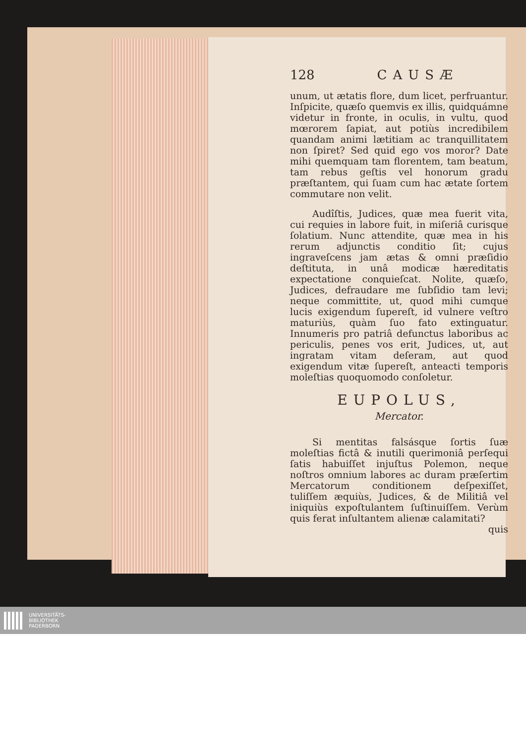128 CAUSÆ
unum, ut ætatis flore, dum licet, perfruantur. Inſpicite, quæſo quemvis ex illis, quidquámne videtur in fronte, in oculis, in vultu, quod mœrorem ſapiat, aut potiùs incredibilem quandam animi lætitiam ac tranquillitatem non ſpiret? Sed quid ego vos moror? Date mihi quemquam tam florentem, tam beatum, tam rebus geſtis vel honorum gradu præſtantem, qui ſuam cum hac ætate ſortem commutare non velit.
Audîſtis, Judices, quæ mea fuerit vita, cui requies in labore fuit, in miſeriâ curisque ſolatium. Nunc attendite, quæ mea in his rerum adjunctis conditio ſit; cujus ingraveſcens jam ætas & omni præſidio deſtituta, in unâ modicæ hæreditatis expectatione conquieſcat. Nolite, quæſo, Judices, defraudare me ſubſidio tam levi; neque committite, ut, quod mihi cumque lucis exigendum ſupereſt, id vulnere veſtro maturiùs, quàm ſuo fato extinguatur. Innumeris pro patriâ defunctus laboribus ac periculis, penes vos erit, Judices, ut, aut ingratam vitam deſeram, aut quod exigendum vitæ ſupereſt, anteacti temporis moleſtias quoquomodo conſoletur.
EUPOLUS,
Mercator.
Si mentitas falsásque ſortis ſuæ moleſtias fictâ & inutili querimoniâ perſequi ſatis habuiſſet injuſtus Polemon, neque noſtros omnium labores ac duram præſertim Mercatorum conditionem deſpexiſſet, tuliſſem æquiùs, Judices, & de Militiâ vel iniquiùs expoſtulantem ſuſtinuiſſem. Verùm quis ferat inſultantem alienæ calamitati?
quis
UNIVERSITÄTS-
BIBLIOTHEK
PADERBORN